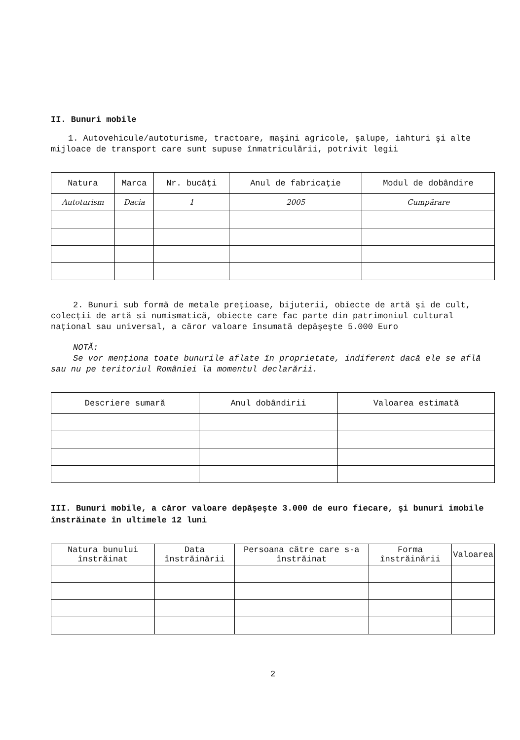II. Bunuri mobile
1. Autovehicule/autoturisme, tractoare, maşini agricole, şalupe, iahturi şi alte mijloace de transport care sunt supuse înmatriculării, potrivit legii
| Natura | Marca | Nr. bucăţi | Anul de fabricaţie | Modul de dobândire |
| --- | --- | --- | --- | --- |
| Autoturism | Dacia | 1 | 2005 | Cumpărare |
2. Bunuri sub formă de metale preţioase, bijuterii, obiecte de artă şi de cult, colecţii de artă si numismatică, obiecte care fac parte din patrimoniul cultural naţional sau universal, a căror valoare însumată depăşeşte 5.000 Euro
NOTĂ:
Se vor menţiona toate bunurile aflate în proprietate, indiferent dacă ele se află sau nu pe teritoriul României la momentul declarării.
| Descriere sumară | Anul dobândirii | Valoarea estimată |
| --- | --- | --- |
III. Bunuri mobile, a căror valoare depăşeşte 3.000 de euro fiecare, şi bunuri imobile înstrăinate în ultimele 12 luni
| Natura bunului înstrăinat | Data înstrăinării | Persoana către care s-a înstrăinat | Forma înstrăinării | Valoarea |
| --- | --- | --- | --- | --- |
2